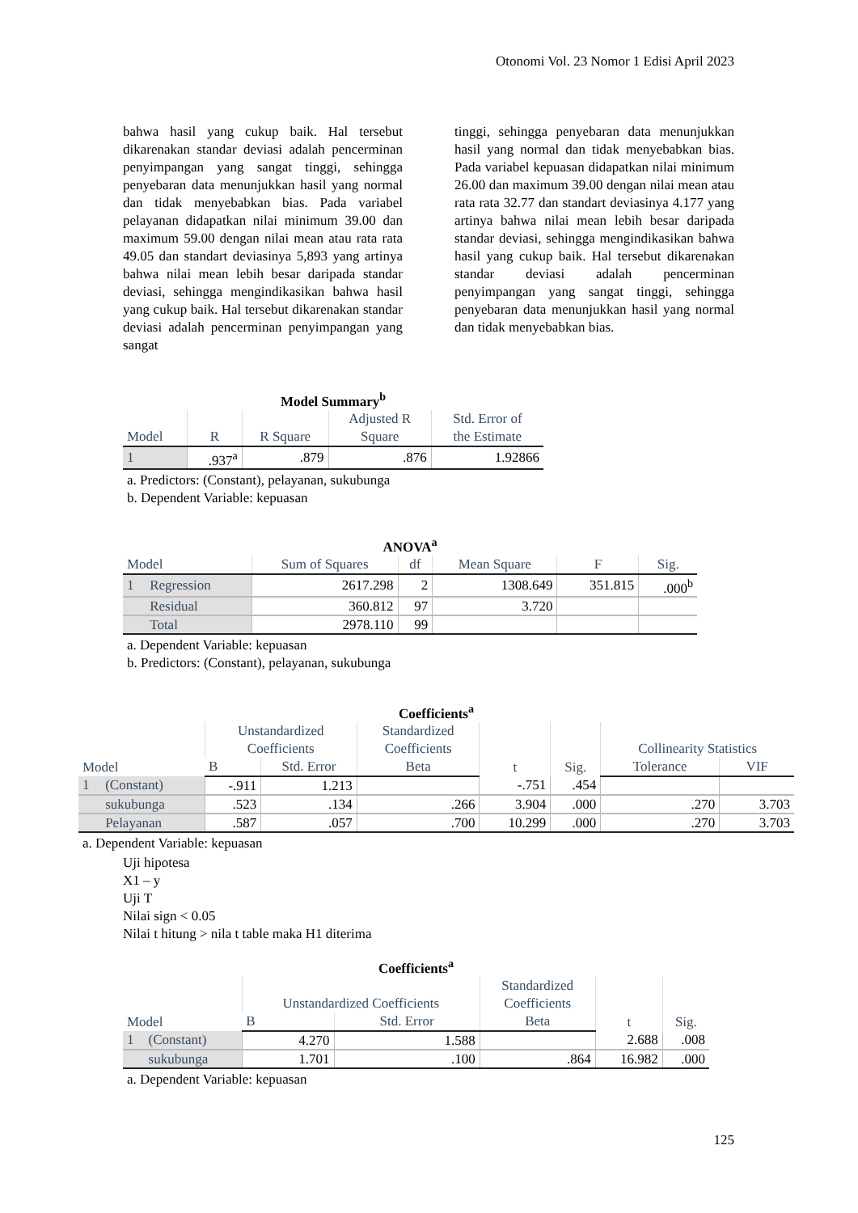Otonomi Vol. 23 Nomor 1 Edisi April 2023
bahwa hasil yang cukup baik. Hal tersebut dikarenakan standar deviasi adalah pencerminan penyimpangan yang sangat tinggi, sehingga penyebaran data menunjukkan hasil yang normal dan tidak menyebabkan bias. Pada variabel pelayanan didapatkan nilai minimum 39.00 dan maximum 59.00 dengan nilai mean atau rata rata 49.05 dan standart deviasinya 5,893 yang artinya bahwa nilai mean lebih besar daripada standar deviasi, sehingga mengindikasikan bahwa hasil yang cukup baik. Hal tersebut dikarenakan standar deviasi adalah pencerminan penyimpangan yang sangat
tinggi, sehingga penyebaran data menunjukkan hasil yang normal dan tidak menyebabkan bias. Pada variabel kepuasan didapatkan nilai minimum 26.00 dan maximum 39.00 dengan nilai mean atau rata rata 32.77 dan standart deviasinya 4.177 yang artinya bahwa nilai mean lebih besar daripada standar deviasi, sehingga mengindikasikan bahwa hasil yang cukup baik. Hal tersebut dikarenakan standar deviasi adalah pencerminan penyimpangan yang sangat tinggi, sehingga penyebaran data menunjukkan hasil yang normal dan tidak menyebabkan bias.
Model Summary <sup>b</sup>
| Model | R | R Square | Adjusted R Square | Std. Error of the Estimate |
| --- | --- | --- | --- | --- |
| 1 | .937<sup>a</sup> | .879 | .876 | 1.92866 |
a. Predictors: (Constant), pelayanan, sukubunga
b. Dependent Variable: kepuasan
ANOVA <sup>a</sup>
| Model | | Sum of Squares | df | Mean Square | F | Sig. |
| --- | --- | --- | --- | --- | --- | --- |
| 1 | Regression | 2617.298 | 2 | 1308.649 | 351.815 | .000<sup>b</sup> |
| | Residual | 360.812 | 97 | 3.720 | | |
| | Total | 2978.110 | 99 | | | |
a. Dependent Variable: kepuasan
b. Predictors: (Constant), pelayanan, sukubunga
Coefficients <sup>a</sup>
| Model | | Unstandardized Coefficients | | Standardized Coefficients | t | Sig. | Collinearity Statistics | |
| --- | --- | --- | --- | --- | --- | --- | --- | --- |
| | | B | Std. Error | Beta | | | Tolerance | VIF |
| 1 | (Constant) | -.911 | 1.213 | | -.751 | .454 | | |
| | sukubunga | .523 | .134 | .266 | 3.904 | .000 | .270 | 3.703 |
| | Pelayanan | .587 | .057 | .700 | 10.299 | .000 | .270 | 3.703 |
a. Dependent Variable: kepuasan
Uji hipotesa
X1 – y
Uji T
Nilai sign < 0.05
Nilai t hitung > nila t table maka H1 diterima
Coefficients <sup>a</sup>
| Model | | Unstandardized Coefficients | | Standardized Coefficients | t | Sig. |
| --- | --- | --- | --- | --- | --- | --- |
| | | B | Std. Error | Beta | | |
| 1 | (Constant) | 4.270 | 1.588 | | 2.688 | .008 |
| | sukubunga | 1.701 | .100 | .864 | 16.982 | .000 |
a. Dependent Variable: kepuasan
125